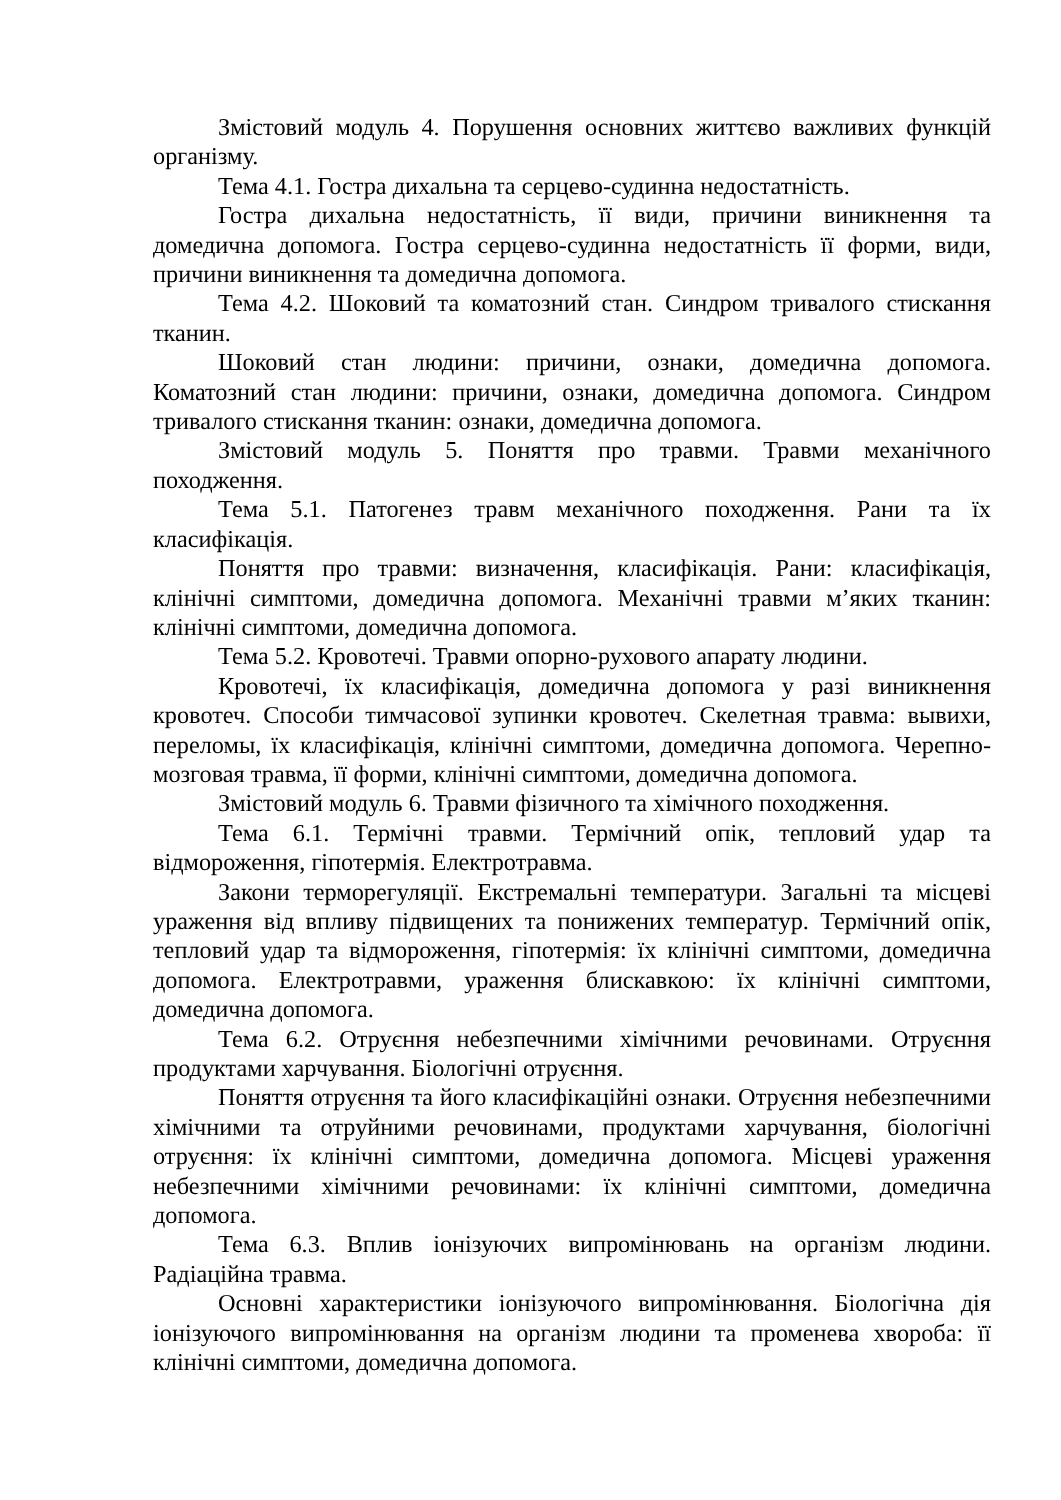Змістовий модуль 4. Порушення основних життєво важливих функцій організму.
Тема 4.1. Гостра дихальна та серцево-судинна недостатність.
Гостра дихальна недостатність, її види, причини виникнення та домедична допомога. Гостра серцево-судинна недостатність її форми, види, причини виникнення та домедична допомога.
Тема 4.2. Шоковий та коматозний стан. Синдром тривалого стискання тканин.
Шоковий стан людини: причини, ознаки, домедична допомога. Коматозний стан людини: причини, ознаки, домедична допомога. Синдром тривалого стискання тканин: ознаки, домедична допомога.
Змістовий модуль 5. Поняття про травми. Травми механічного походження.
Тема 5.1. Патогенез травм механічного походження. Рани та їх класифікація.
Поняття про травми: визначення, класифікація. Рани: класифікація, клінічні симптоми, домедична допомога. Механічні травми м’яких тканин: клінічні симптоми, домедична допомога.
Тема 5.2. Кровотечі. Травми опорно-рухового апарату людини.
Кровотечі, їх класифікація, домедична допомога у разі виникнення кровотеч. Способи тимчасової зупинки кровотеч. Скелетная травма: вывихи, переломы, їх класифікація, клінічні симптоми, домедична допомога. Черепно-мозговая травма, її форми, клінічні симптоми, домедична допомога.
Змістовий модуль 6. Травми фізичного та хімічного походження.
Тема 6.1. Термічні травми. Термічний опік, тепловий удар та відмороження, гіпотермія. Електротравма.
Закони терморегуляції. Екстремальні температури. Загальні та місцеві ураження від впливу підвищених та понижених температур. Термічний опік, тепловий удар та відмороження, гіпотермія: їх клінічні симптоми, домедична допомога. Електротравми, ураження блискавкою: їх клінічні симптоми, домедична допомога.
Тема 6.2. Отруєння небезпечними хімічними речовинами. Отруєння продуктами харчування. Біологічні отруєння.
Поняття отруєння та його класифікаційні ознаки. Отруєння небезпечними хімічними та отруйними речовинами, продуктами харчування, біологічні отруєння: їх клінічні симптоми, домедична допомога. Місцеві ураження небезпечними хімічними речовинами: їх клінічні симптоми, домедична допомога.
Тема 6.3. Вплив іонізуючих випромінювань на організм людини. Радіаційна травма.
Основні характеристики іонізуючого випромінювання. Біологічна дія іонізуючого випромінювання на організм людини та променева хвороба: її клінічні симптоми, домедична допомога.